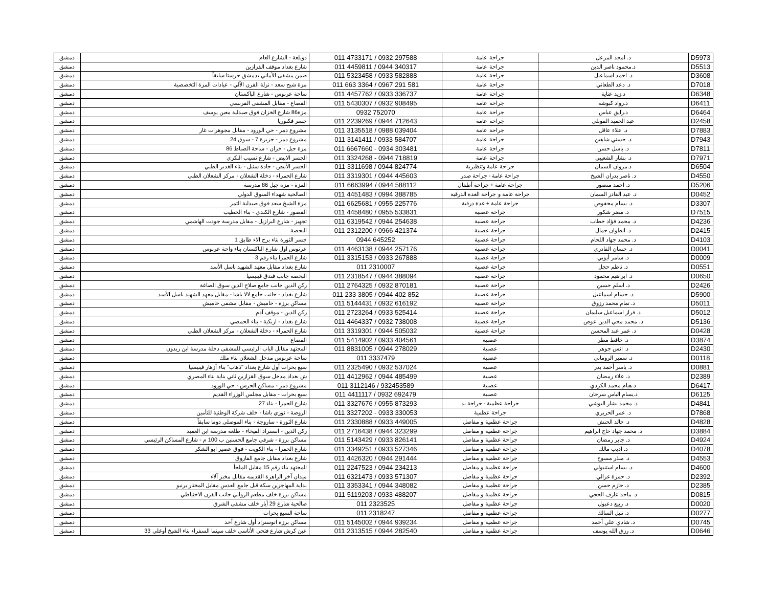| D5973 | د. امجد المزعل | جراحة عامة | 011 4733171 / 0932 297588 | دويلعة - الشارع العام | دمشق |
| D5513 | د.محمود ناصر الدين | جراحة عامة | 011 4459811 / 0944 340317 | شارع بغداد موقف القزازين | دمشق |
| D3608 | د. احمد اسماعيل | جراحة عامة | 011 5323458 / 0933 582888 | ضمن مشفى الأماني بدمشق حرستا سابقاً | دمشق |
| D7018 | د. دعد الطعاني | جراحة عامة | 011 663 3364 / 0967 291 581 | مزة شيخ سعد - نزلة الفرن الآلي - عيادات المزة التخصصية | دمشق |
| D6348 | د.زيد عناية | جراحة عامة | 011 4457762 / 0933 336737 | ساحة عرنوس - شارع الباكستان | دمشق |
| D6411 | د.رواد كبوشه | جراحة عامة | 011 5430307 / 0932 908495 | القصاع - مقابل المشفى الفرنسي | دمشق |
| D6464 | د.رايق عباس | جراحة عامة | 0932 752070 | مزة86 شارع الخزان فوق صيدلية معين يوسف | دمشق |
| D2458 | عبد الحميد القوتلي | جراحة عامة | 011 2239269 / 0944 712643 | جسر فكتوريا | دمشق |
| D7883 | د. علاء عاقل | جراحة عامة | 011 3135518 / 0988 039404 | مشروع دمر - حي الورود - مقابل مجوهرات غار | دمشق |
| D7943 | د. حسني شاهين | جراحة عامة | 011 3141411 / 0933 584707 | مشروع دمر - جزيرة 7 - سوق 24 | دمشق |
| D7811 | د. باسل حسن | جراحة عامة | 011 6667660 - 0934 303481 | مزة جبل - خزان - ساحة الضباط 86 | دمشق |
| D7971 | د. بشار الشعيبي | جراحة عامة | 011 3324268 - 0944 718819 | الجسر الابيض - شارع نسيب البكري | دمشق |
| D6504 | د.مروان السمان | جراحة عامة وتنظيرية | 011 3311698 / 0944 824774 | الجسر الأبيض - جادة سنبل - بناء الغدير الطبي | دمشق |
| D4550 | د. ناصر بدران الشيخ | جراحة عامة - جراحة صدر | 011 3319301 / 0944 445603 | شارع الحمراء - دخلة الشعلان - مركز الشعلان الطبي | دمشق |
| D5206 | د. احمد منصور | جراحة عامة + جراحة أطفال | 011 6663994 / 0944 588112 | المزة - مزة جبل 86 مدرسة | دمشق |
| D0452 | د. عبد القادر السمان | جراحة عامة و جراحة الغدة الدرقية | 011 4451483 / 0994 388785 | الصالحية شهداء السوق الدولي | دمشق |
| D3307 | د. بسام محفوض | جراحة عامة + غدة درقية | 011 6625681 / 0955 225776 | مزة الشيخ سعد فوق صيدلية التمر | دمشق |
| D7515 | د. مضر شكور | جراحة عصبية | 011 4458480 / 0955 533831 | القصور - شارع الكندي - بناء الخطيب | دمشق |
| D4236 | د. محمد فؤاد خطاب | جراحة عصبية | 011 6319542 / 0944 254638 | تجهيز - شارع البرازيل - مقابل مدرسة جودت الهاشمي | دمشق |
| D2415 | د. انطوان جمال | جراحة عصبية | 011 2312200 / 0966 421374 | البحصة | دمشق |
| D4103 | د. محمد جهاد اللحام | جراحة عصبية | 0944 645252 | جسر الثورة بناء برج الاء طابق 1 | دمشق |
| D0041 | د. حسان القادري | جراحة عصبية | 011 4463138 / 0944 257176 | عرنوس اول شارع الباكستان بناء واحة عرنوس | دمشق |
| D0009 | د. سامر أيوبي | جراحة عصبية | 011 3315153 / 0933 267888 | شارع الحمرا بناء رقم 3 | دمشق |
| D0551 | د. ناظم حجل | جراحة عصبية | 011 2310007 | شارع بغداد مقابل معهد الشهيد باسل الأسد | دمشق |
| D0650 | د. ابراهيم محمود | جراحة عصبية | 011 2318547 / 0944 388094 | البحصة جانب فندق فينيسيا | دمشق |
| D2426 | د. اسلم حسين | جراحة عصبية | 011 2764325 / 0932 870181 | ركن الدين جانب جامع صلاح الدين سوق الصاغة | دمشق |
| D5900 | د. حسام اسماعيل | جراحة عصبية | 011 233 3805 / 0944 402 852 | شارع بغداد - جانب جامع لالا باشا - مقابل معهد الشهيد باسل الأسد | دمشق |
| D5011 | د. تمام محمد رزوق | جراحة عصبية | 011 5144431 / 0932 616192 | مساكن برزة - حاميش - مقابل مشفى حاميش | دمشق |
| D5012 | د. فراز اسماعيل سليمان | جراحة عصبية | 011 2723264 / 0933 525414 | ركن الدين - موقف آدم | دمشق |
| D5136 | د. محمد محي الدين عوض | جراحة عصبية | 011 4464337 / 0932 738008 | شارع بغداد - ازبكية - بناء الحمصي | دمشق |
| D0428 | د. عمر عبد المحسن | جراحة عصبية | 011 3319301 / 0944 505032 | شارع الحمراء - دخلة الشعلان - مركز الشعلان الطبي | دمشق |
| D3874 | د. حافظ مطر | عصبية | 011 5414902 / 0933 404561 | القصاع | دمشق |
| D2430 | د. انس جوهر | عصبية | 011 8831005 / 0944 278029 | المجتهد مقابل الباب الرئيسي للمشفى دخلة مدرسة ابن زيدون | دمشق |
| D0118 | د. سمير الروماني | عصبية | 011 3337479 | ساحة عرنوس مدخل الشعلان بناء ملك | دمشق |
| D0881 | د. ياسر أحمد بدر | عصبية | 011 2325490 / 0932 537024 | سبع بحرات أول شارع بغداد "ذهاب" بناء أزهار فينيسيا | دمشق |
| D2389 | د. علاء رمضان | عصبية | 011 4412962 / 0944 485499 | ش بغداد مدخل سوق القزازين ثاني بناية بناء المصري | دمشق |
| D6417 | د.هيام محمد الكردي | عصبية | 011 3112146 / 932453589 | مشروع دمر - مساكن الحرس - حي الورود | دمشق |
| D6125 | د.يسام الياس سرحان | عصبية | 011 4411117 / 0932 692479 | سبع بحرات - مقابل مجلس الوزراء القديم | دمشق |
| D4841 | د. محمد بشار البوشي | جراحة عظمية - جراحة يد | 011 3327676 / 0955 873293 | شارع الحمرا - بناء 27 | دمشق |
| D7868 | د. عمر الحريري | جراحة عظمية | 011 3327202 - 0933 330053 | الروضة - نوري باشا - خلف شركة الوطنية للتأمين | دمشق |
| D4828 | د. خالد الحنش | جراحة عظمية و مفاصل | 011 2330888 / 0933 449005 | شارع الثورة - ساروجة - بناء الموصلي دوما سابقاً | دمشق |
| D3884 | د. محمد جهاد حاج ابراهيم | جراحة عظمية و مفاصل | 011 2716438 / 0944 323299 | ركن الدين - اتستراد الفيحاء - طلعة مدرسة ابن العميد | دمشق |
| D4924 | د. جابر رمضان | جراحة عظمية و مفاصل | 011 5143429 / 0933 826141 | مساكن برزة - شرقي جامع الحسنين ب 100 م - شارع المساكن الرئيسي | دمشق |
| D4078 | د. اديب مالك | جراحة عظمية و مفاصل | 011 3349251 / 0933 527346 | شارع الحمرا - بناء الكويت - فوق عصير ابو الشكر | دمشق |
| D4553 | د. منذر مسوح | جراحة عظمية و مفاصل | 011 4426320 / 0944 291444 | شارع بغداد مقابل جامع الفاروق | دمشق |
| D4600 | د. بسام استنبولي | جراحة عظمية و مفاصل | 011 2247523 / 0944 234213 | المجتهد بناء رقم 15 مقابل الملجأ | دمشق |
| D2392 | د. حمزة غزالي | جراحة عظمية و مفاصل | 011 6321473 / 0933 571307 | ميدان آخر الزاهرة القديمه مقابل مخبز آلاء | دمشق |
| D2385 | د. حازم حسن | جراحة عظمية و مفاصل | 011 3353341 / 0944 348082 | بداية المهاجرين سكة قبل جامع العدس مقابل المختار برنبو | دمشق |
| D0815 | د. ماجد عارف الحجي | جراحة عظمية و مفاصل | 011 5119203 / 0933 488207 | مساكن برزة خلف مطعم الروابي جانب الفرن الاحتياطي | دمشق |
| D0020 | د. ربيع دعبول | جراحة عظمية و مفاصل | 011 2323525 | صالحية شارع 29 أيار خلف مشفى الشرق | دمشق |
| D0277 | د. نبيل السالك | جراحة عظمية و مفاصل | 011 2318247 | ساحة السبع بحرات | دمشق |
| D0745 | د. شادي علي أحمد | جراحة عظمية و مفاصل | 011 5145002 / 0944 939234 | مساكن برزة اتوستراد أول شارع أحد | دمشق |
| D0646 | د. رزق الله يوسف | جراحة عظمية و مفاصل | 011 2313515 / 0944 282540 | عين كرش شارع فتحي الأتاسي خلف سينما السفراء بناء الشيخ أوغلي 33 | دمشق |